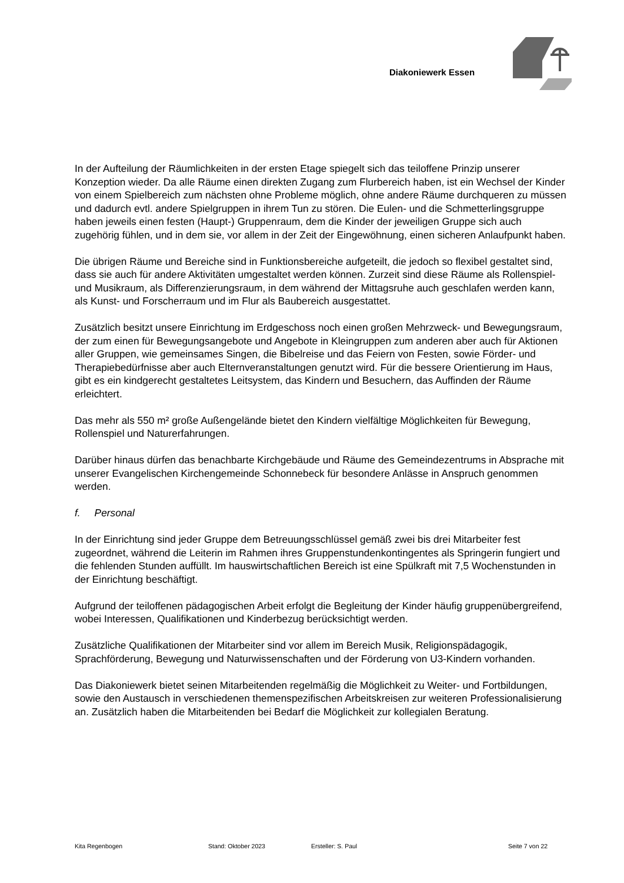Diakoniewerk Essen
In der Aufteilung der Räumlichkeiten in der ersten Etage spiegelt sich das teiloffene Prinzip unserer Konzeption wieder. Da alle Räume einen direkten Zugang zum Flurbereich haben, ist ein Wechsel der Kinder von einem Spielbereich zum nächsten ohne Probleme möglich, ohne andere Räume durchqueren zu müssen und dadurch evtl. andere Spielgruppen in ihrem Tun zu stören. Die Eulen- und die Schmetterlingsgruppe haben jeweils einen festen (Haupt-) Gruppenraum, dem die Kinder der jeweiligen Gruppe sich auch zugehörig fühlen, und in dem sie, vor allem in der Zeit der Eingewöhnung, einen sicheren Anlaufpunkt haben.
Die übrigen Räume und Bereiche sind in Funktionsbereiche aufgeteilt, die jedoch so flexibel gestaltet sind, dass sie auch für andere Aktivitäten umgestaltet werden können. Zurzeit sind diese Räume als Rollenspiel- und Musikraum, als Differenzierungsraum, in dem während der Mittagsruhe auch geschlafen werden kann, als Kunst- und Forscherraum und im Flur als Baubereich ausgestattet.
Zusätzlich besitzt unsere Einrichtung im Erdgeschoss noch einen großen Mehrzweck- und Bewegungsraum, der zum einen für Bewegungsangebote und Angebote in Kleingruppen zum anderen aber auch für Aktionen aller Gruppen, wie gemeinsames Singen, die Bibelreise und das Feiern von Festen, sowie Förder- und Therapiebedürfnisse aber auch Elternveranstaltungen genutzt wird. Für die bessere Orientierung im Haus, gibt es ein kindgerecht gestaltetes Leitsystem, das Kindern und Besuchern, das Auffinden der Räume erleichtert.
Das mehr als 550 m² große Außengelände bietet den Kindern vielfältige Möglichkeiten für Bewegung, Rollenspiel und Naturerfahrungen.
Darüber hinaus dürfen das benachbarte Kirchgebäude und Räume des Gemeindezentrums in Absprache mit unserer Evangelischen Kirchengemeinde Schonnebeck für besondere Anlässe in Anspruch genommen werden.
f. Personal
In der Einrichtung sind jeder Gruppe dem Betreuungsschlüssel gemäß zwei bis drei Mitarbeiter fest zugeordnet, während die Leiterin im Rahmen ihres Gruppenstundenkontingentes als Springerin fungiert und die fehlenden Stunden auffüllt. Im hauswirtschaftlichen Bereich ist eine Spülkraft mit 7,5 Wochenstunden in der Einrichtung beschäftigt.
Aufgrund der teiloffenen pädagogischen Arbeit erfolgt die Begleitung der Kinder häufig gruppenübergreifend, wobei Interessen, Qualifikationen und Kinderbezug berücksichtigt werden.
Zusätzliche Qualifikationen der Mitarbeiter sind vor allem im Bereich Musik, Religionspädagogik, Sprachförderung, Bewegung und Naturwissenschaften und der Förderung von U3-Kindern vorhanden.
Das Diakoniewerk bietet seinen Mitarbeitenden regelmäßig die Möglichkeit zu Weiter- und Fortbildungen, sowie den Austausch in verschiedenen themenspezifischen Arbeitskreisen zur weiteren Professionalisierung an. Zusätzlich haben die Mitarbeitenden bei Bedarf die Möglichkeit zur kollegialen Beratung.
Kita Regenbogen Stand: Oktober 2023 Ersteller: S. Paul Seite 7 von 22